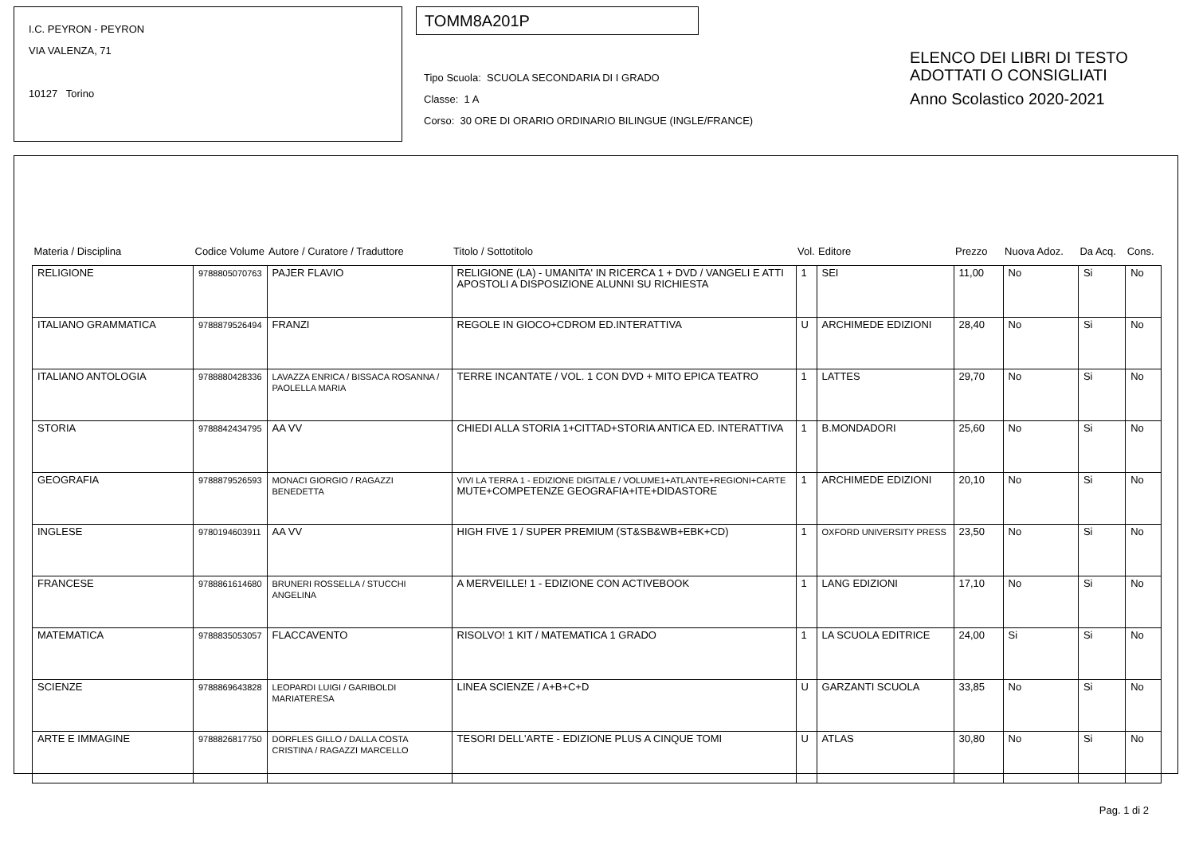I.C. PEYRON - PEYRON
VIA VALENZA, 71
10127 Torino
TOMM8A201P
Tipo Scuola: SCUOLA SECONDARIA DI I GRADO
Classe: 1 A
Corso: 30 ORE DI ORARIO ORDINARIO BILINGUE (INGLE/FRANCE)
ELENCO DEI LIBRI DI TESTO
ADOTTATI O CONSIGLIATI
Anno Scolastico 2020-2021
| Materia / Disciplina | Codice Volume | Autore / Curatore / Traduttore | Titolo / Sottotitolo | Vol. | Editore | Prezzo | Nuova Adoz. | Da Acq. | Cons. |
| --- | --- | --- | --- | --- | --- | --- | --- | --- | --- |
| RELIGIONE | 9788805070763 | PAJER FLAVIO | RELIGIONE (LA) - UMANITA' IN RICERCA 1 + DVD / VANGELI E ATTI APOSTOLI A DISPOSIZIONE ALUNNI SU RICHIESTA | 1 | SEI | 11,00 | No | Si | No |
| ITALIANO GRAMMATICA | 9788879526494 | FRANZI | REGOLE IN GIOCO+CDROM ED.INTERATTIVA | U | ARCHIMEDE EDIZIONI | 28,40 | No | Si | No |
| ITALIANO ANTOLOGIA | 9788880428336 | LAVAZZA ENRICA / BISSACA ROSANNA / PAOLELLA MARIA | TERRE INCANTATE / VOL. 1 CON DVD + MITO EPICA TEATRO | 1 | LATTES | 29,70 | No | Si | No |
| STORIA | 9788842434795 | AA VV | CHIEDI ALLA STORIA 1+CITTAD+STORIA ANTICA ED. INTERATTIVA | 1 | B.MONDADORI | 25,60 | No | Si | No |
| GEOGRAFIA | 9788879526593 | MONACI GIORGIO / RAGAZZI BENEDETTA | VIVI LA TERRA 1 - EDIZIONE DIGITALE / VOLUME1+ATLANTE+REGIONI+CARTE MUTE+COMPETENZE GEOGRAFIA+ITE+DIDASTORE | 1 | ARCHIMEDE EDIZIONI | 20,10 | No | Si | No |
| INGLESE | 9780194603911 | AA VV | HIGH FIVE 1 / SUPER PREMIUM (ST&SB&WB+EBK+CD) | 1 | OXFORD UNIVERSITY PRESS | 23,50 | No | Si | No |
| FRANCESE | 9788861614680 | BRUNERI ROSSELLA / STUCCHI ANGELINA | A MERVEILLE! 1 - EDIZIONE CON ACTIVEBOOK | 1 | LANG EDIZIONI | 17,10 | No | Si | No |
| MATEMATICA | 9788835053057 | FLACCAVENTO | RISOLVO! 1 KIT / MATEMATICA 1 GRADO | 1 | LA SCUOLA EDITRICE | 24,00 | Si | Si | No |
| SCIENZE | 9788869643828 | LEOPARDI LUIGI / GARIBOLDI MARIATERESA | LINEA SCIENZE / A+B+C+D | U | GARZANTI SCUOLA | 33,85 | No | Si | No |
| ARTE E IMMAGINE | 9788826817750 | DORFLES GILLO / DALLA COSTA CRISTINA / RAGAZZI MARCELLO | TESORI DELL'ARTE - EDIZIONE PLUS A CINQUE TOMI | U | ATLAS | 30,80 | No | Si | No |
Pag. 1 di 2